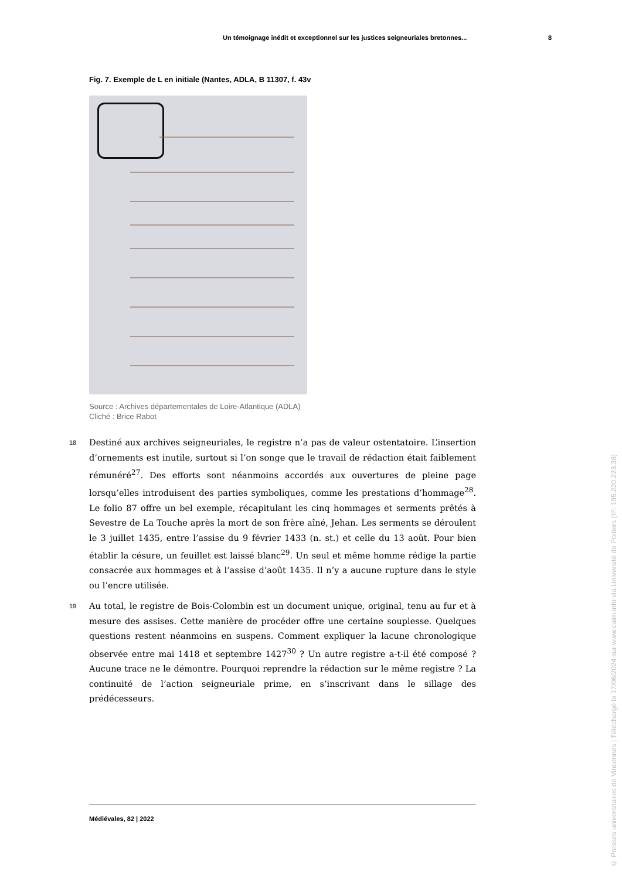Un témoignage inédit et exceptionnel sur les justices seigneuriales bretonnes... 8
Fig. 7. Exemple de L en initiale (Nantes, ADLA, B 11307, f. 43v
Source : Archives départementales de Loire-Atlantique (ADLA)
Cliché : Brice Rabot
18 Destiné aux archives seigneuriales, le registre n’a pas de valeur ostentatoire. L’insertion d’ornements est inutile, surtout si l’on songe que le travail de rédaction était faiblement rémunéré<sup>27</sup>. Des efforts sont néanmoins accordés aux ouvertures de pleine page lorsqu’elles introduisent des parties symboliques, comme les prestations d’hommage<sup>28</sup>. Le folio 87 offre un bel exemple, récapitulant les cinq hommages et serments prêtés à Sevestre de La Touche après la mort de son frère aîné, Jehan. Les serments se déroulent le 3 juillet 1435, entre l’assise du 9 février 1433 (n. st.) et celle du 13 août. Pour bien établir la césure, un feuillet est laissé blanc<sup>29</sup>. Un seul et même homme rédige la partie consacrée aux hommages et à l’assise d’août 1435. Il n’y a aucune rupture dans le style ou l’encre utilisée.
19 Au total, le registre de Bois-Colombin est un document unique, original, tenu au fur et à mesure des assises. Cette manière de procéder offre une certaine souplesse. Quelques questions restent néanmoins en suspens. Comment expliquer la lacune chronologique observée entre mai 1418 et septembre 1427<sup>30</sup> ? Un autre registre a-t-il été composé ? Aucune trace ne le démontre. Pourquoi reprendre la rédaction sur le même registre ? La continuité de l’action seigneuriale prime, en s’inscrivant dans le sillage des prédécesseurs.
Médiévales, 82 | 2022
© Presses universitaires de Vincennes | Téléchargé le 17/06/2024 sur www.cairn.info via Université de Poitiers (IP: 195.220.223.38)